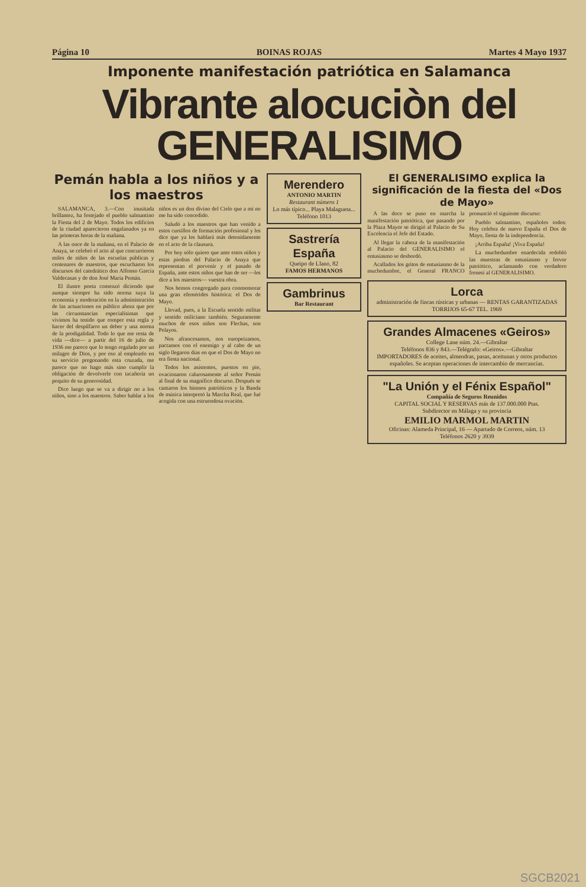Página 10 BOINAS ROJAS Martes 4 Mayo 1937
Imponente manifestación patriótica en Salamanca
Vibrante alocuciòn del GENERALISIMO
Pemán habla a los niños y a los maestros
SALAMANCA, 3.—Con inusitada brillantez, ha festejado el pueblo salmantino la Fiesta del 2 de Mayo. Todos los edificios de la ciudad aparecieron engalanados ya en las primeras horas de la mañana.
A las once de la mañana, en el Palacio de Anaya, se celebró el acto al que concurrieron miles de niños de las escuelas públicas y centenares de maestros, que escucharon los discursos del catedrático don Alfonso García Valdecasas y de don José María Pemán.
El ilustre poeta comenzó diciendo que aunque siempre ha sido norma suya la economía y moderación en la administración de las actuaciones en público ahora que por las circunstancias especialísimas que vivimos ha tenido que romper esta regla y hacer del despilfarro un deber y una norma de la prodigalidad. Todo lo que me resta de vida —dice— a partir del 16 de julio de 1936 me parece que lo tengo regalado por un milagro de Dios, y por eso al emplearlo en su servicio pregonando esta cruzada, me parece que no hago más sino cumplir la obligación de devolverle con tacañería un poquito de su generosidad.
Dice luego que se va a dirigir no a los niños, sino a los maestros. Saber hablar a los niños es un don divino del Cielo que a mí no me ha sido concedido.
Saludó a los maestros que han venido a estos cursillos de formación profesional y les dice que ya les hablará más detenidamente en el acto de la clausura.
Por hoy sólo quiero que ante estos niños y estas piedras del Palacio de Anaya que representan el porvenir y el pasado de España, ante estos niños que han de ser —les dice a los maestros— vuestra obra.
Nos hemos congregado para conmemorar una gran efemérides histórica: el Dos de Mayo.
Llevad, pues, a la Escuela sentido militar y sentido miliciano también. Seguramente muchos de esos niños son Flechas, son Pelayos.
Nos afrancesamos, nos europeizamos, pactamos con el enemigo y al cabo de un siglo llegaron días en que el Dos de Mayo no era fiesta nacional.
Todos los asistentes, puestos en pie, ovacionaron calurosamente al señor Pemán al final de su magnífico discurso. Después se cantaron los himnos patrióticos y la Banda de música interpretó la Marcha Real, que fué acogida con una estruendosa ovación.
Merendero
ANTONIO MARTIN
Restaurant número 1
Lo más típico... Playa Malagueta...
Teléfono 1013
Sastrería España
Queipo de Llano, 82
FAMOS HERMANOS
Gambrinus
Bar Restaurant
El GENERALISIMO explica la significación de la fiesta del «Dos de Mayo»
A las doce se puso en marcha la manifestación patriótica, que pasando por la Plaza Mayor se dirigió al Palacio de Su Excelencia el Jefe del Estado.
Al llegar la cabeza de la manifestación al Palacio del GENERALISIMO el entusiasmo se desbordó.
Acallados los gritos de entusiasmo de la muchedumbre, el General FRANCO pronunció el siguiente discurso:
Pueblo salmantino, españoles todos: Hoy celebra de nuevo España el Dos de Mayo, fiesta de la independencia.
¡Arriba España! ¡Viva España!
La muchedumbre enardecida redobló las muestras de entusiasmo y fervor patriótico, aclamando con verdadero frenesí al GENERALISIMO.
Lorca
administración de fincas rústicas y urbanas — RENTAS GARANTIZADAS
TORRIJOS 65-67 TEL. 1969
Grandes Almacenes «Geiros»
College Lane núm. 24.—Gibraltar
Teléfonos 836 y 843.—Telégrafo: «Geiros».—Gibraltar
IMPORTADORES de aceites, almendras, pasas, aceitunas y otros productos españoles. Se aceptan operaciones de intercambio de mercancías.
"La Unión y el Fénix Español"
Compañía de Seguros Reunidos
CAPITAL SOCIAL Y RESERVAS más de 137.000.000 Ptas.
Subdirector en Málaga y su provincia
EMILIO MARMOL MARTIN
Oficinas: Alameda Principal, 16 — Apartado de Correos, núm. 13
Teléfonos 2620 y 3939
SGCB2021